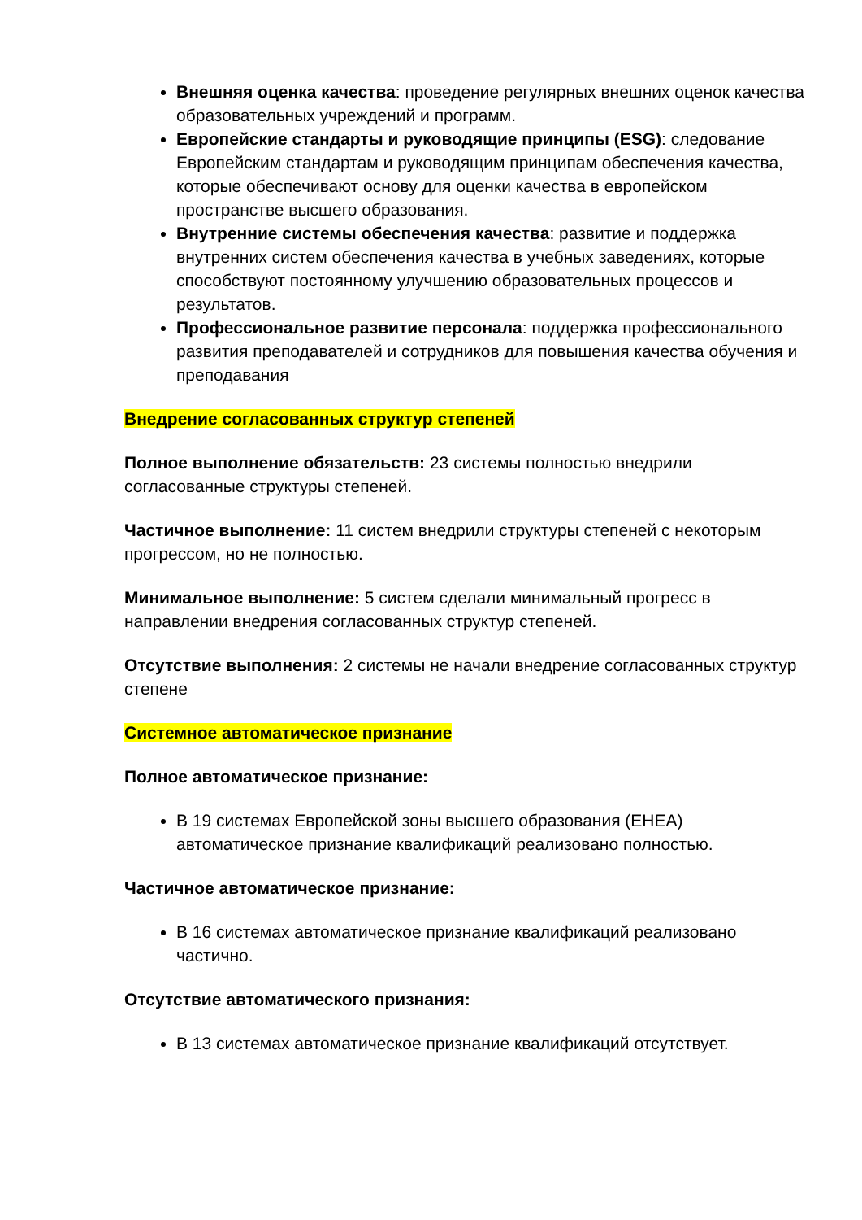Внешняя оценка качества: проведение регулярных внешних оценок качества образовательных учреждений и программ.
Европейские стандарты и руководящие принципы (ESG): следование Европейским стандартам и руководящим принципам обеспечения качества, которые обеспечивают основу для оценки качества в европейском пространстве высшего образования.
Внутренние системы обеспечения качества: развитие и поддержка внутренних систем обеспечения качества в учебных заведениях, которые способствуют постоянному улучшению образовательных процессов и результатов.
Профессиональное развитие персонала: поддержка профессионального развития преподавателей и сотрудников для повышения качества обучения и преподавания
Внедрение согласованных структур степеней
Полное выполнение обязательств: 23 системы полностью внедрили согласованные структуры степеней.
Частичное выполнение: 11 систем внедрили структуры степеней с некоторым прогрессом, но не полностью.
Минимальное выполнение: 5 систем сделали минимальный прогресс в направлении внедрения согласованных структур степеней.
Отсутствие выполнения: 2 системы не начали внедрение согласованных структур степене
Системное автоматическое признание
Полное автоматическое признание:
В 19 системах Европейской зоны высшего образования (EHEA) автоматическое признание квалификаций реализовано полностью.
Частичное автоматическое признание:
В 16 системах автоматическое признание квалификаций реализовано частично.
Отсутствие автоматического признания:
В 13 системах автоматическое признание квалификаций отсутствует.